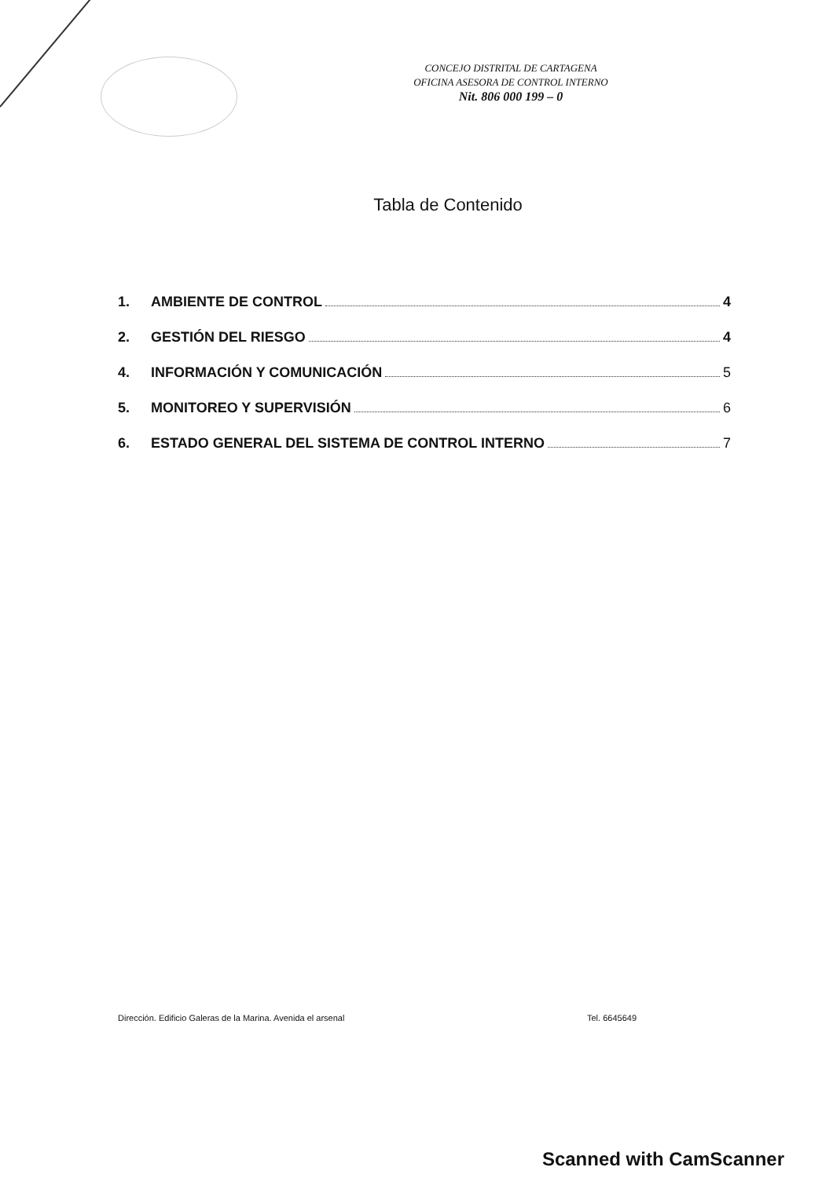CONCEJO DISTRITAL DE CARTAGENA
OFICINA ASESORA DE CONTROL INTERNO
Nit. 806 000 199 – 0
Tabla de Contenido
1. AMBIENTE DE CONTROL 4
2. GESTIÓN DEL RIESGO 4
4. INFORMACIÓN Y COMUNICACIÓN 5
5. MONITOREO Y SUPERVISIÓN 6
6. ESTADO GENERAL DEL SISTEMA DE CONTROL INTERNO 7
Dirección. Edificio Galeras de la Marina. Avenida el arsenal Tel. 6645649
Scanned with CamScanner